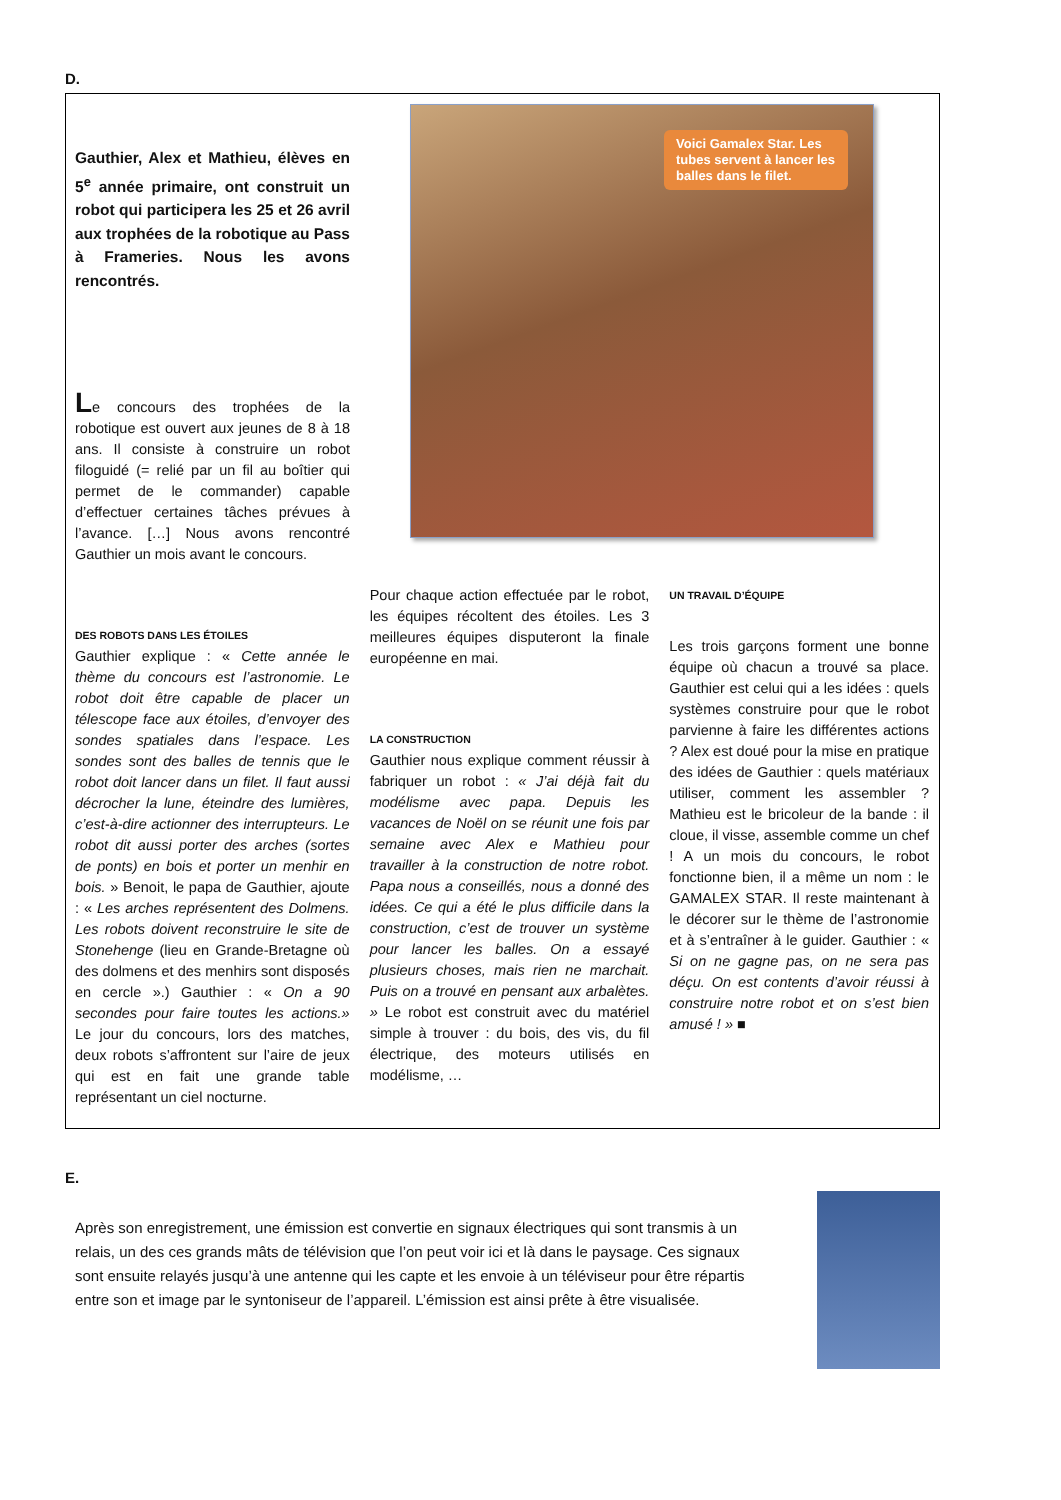D.
Gauthier, Alex et Mathieu, élèves en 5<sup>e</sup> année primaire, ont construit un robot qui participera les 25 et 26 avril aux trophées de la robotique au Pass à Frameries. Nous les avons rencontrés.
Le concours des trophées de la robotique est ouvert aux jeunes de 8 à 18 ans. Il consiste à construire un robot filoguidé (= relié par un fil au boîtier qui permet de le commander) capable d’effectuer certaines tâches prévues à l’avance. […] Nous avons rencontré Gauthier un mois avant le concours.
Voici Gamalex Star. Les tubes servent à lancer les balles dans le filet.
DES ROBOTS DANS LES ÉTOILES
Gauthier explique : « Cette année le thème du concours est l’astronomie. Le robot doit être capable de placer un télescope face aux étoiles, d’envoyer des sondes spatiales dans l’espace. Les sondes sont des balles de tennis que le robot doit lancer dans un filet. Il faut aussi décrocher la lune, éteindre des lumières, c’est-à-dire actionner des interrupteurs. Le robot dit aussi porter des arches (sortes de ponts) en bois et porter un menhir en bois. » Benoit, le papa de Gauthier, ajoute : « Les arches représentent des Dolmens. Les robots doivent reconstruire le site de Stonehenge (lieu en Grande-Bretagne où des dolmens et des menhirs sont disposés en cercle ».) Gauthier : « On a 90 secondes pour faire toutes les actions.» Le jour du concours, lors des matches, deux robots s’affrontent sur l’aire de jeux qui est en fait une grande table représentant un ciel nocturne.
Pour chaque action effectuée par le robot, les équipes récoltent des étoiles. Les 3 meilleures équipes disputeront la finale européenne en mai.
LA CONSTRUCTION
Gauthier nous explique comment réussir à fabriquer un robot : « J’ai déjà fait du modélisme avec papa. Depuis les vacances de Noël on se réunit une fois par semaine avec Alex e Mathieu pour travailler à la construction de notre robot. Papa nous a conseillés, nous a donné des idées. Ce qui a été le plus difficile dans la construction, c’est de trouver un système pour lancer les balles. On a essayé plusieurs choses, mais rien ne marchait. Puis on a trouvé en pensant aux arbalètes. » Le robot est construit avec du matériel simple à trouver : du bois, des vis, du fil électrique, des moteurs utilisés en modélisme, …
UN TRAVAIL D’ÉQUIPE
Les trois garçons forment une bonne équipe où chacun a trouvé sa place. Gauthier est celui qui a les idées : quels systèmes construire pour que le robot parvienne à faire les différentes actions ? Alex est doué pour la mise en pratique des idées de Gauthier : quels matériaux utiliser, comment les assembler ? Mathieu est le bricoleur de la bande : il cloue, il visse, assemble comme un chef ! A un mois du concours, le robot fonctionne bien, il a même un nom : le GAMALEX STAR. Il reste maintenant à le décorer sur le thème de l’astronomie et à s’entraîner à le guider. Gauthier : « Si on ne gagne pas, on ne sera pas déçu. On est contents d’avoir réussi à construire notre robot et on s’est bien amusé ! » ■
E.
Après son enregistrement, une émission est convertie en signaux électriques qui sont transmis à un relais, un des ces grands mâts de télévision que l’on peut voir ici et là dans le paysage. Ces signaux sont ensuite relayés jusqu’à une antenne qui les capte et les envoie à un téléviseur pour être répartis entre son et image par le syntoniseur de l’appareil. L’émission est ainsi prête à être visualisée.